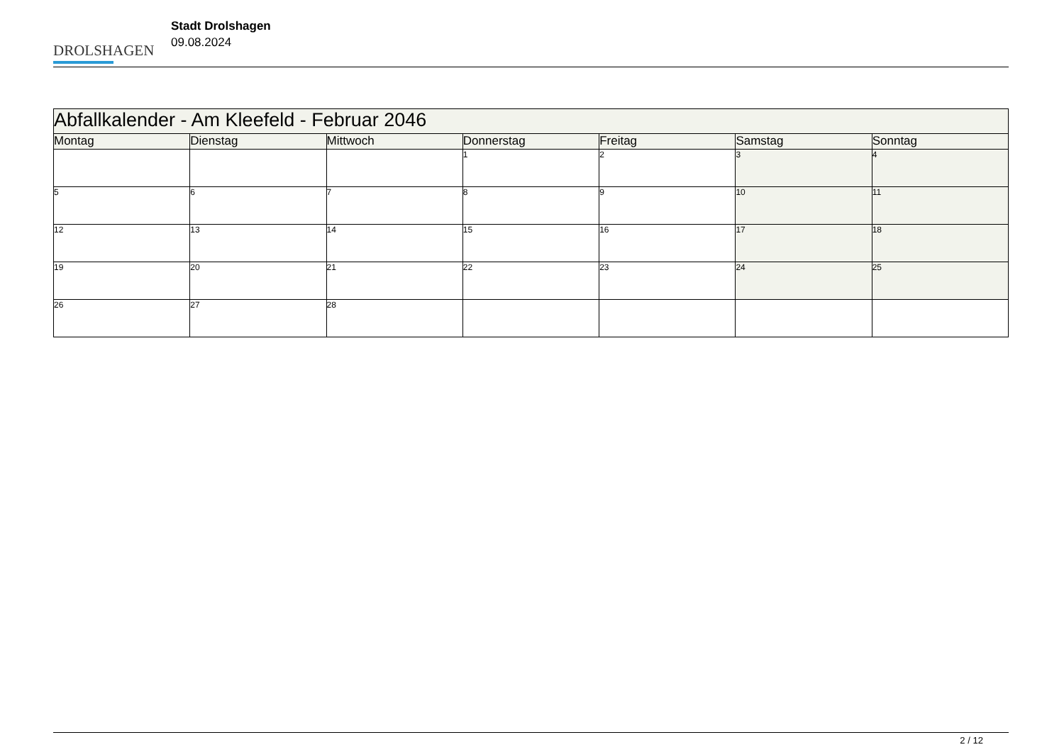DROLSHAGEN
Stadt Drolshagen
09.08.2024
| Abfallkalender - Am Kleefeld - Februar 2046 | | | | | | |
| --- | --- | --- | --- | --- | --- | --- |
| Montag | Dienstag | Mittwoch | Donnerstag | Freitag | Samstag | Sonntag |
| | | | 1 | 2 | 3 | 4 |
| 5 | 6 | 7 | 8 | 9 | 10 | 11 |
| 12 | 13 | 14 | 15 | 16 | 17 | 18 |
| 19 | 20 | 21 | 22 | 23 | 24 | 25 |
| 26 | 27 | 28 | | | | |
2 / 12